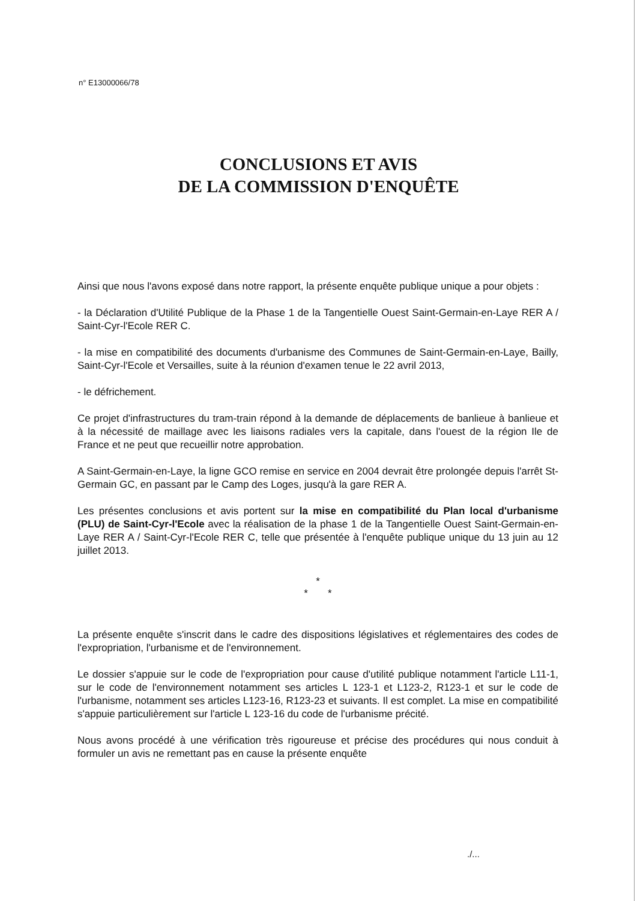n° E13000066/78
CONCLUSIONS ET AVIS
DE LA COMMISSION D'ENQUÊTE
Ainsi que nous l'avons exposé dans notre rapport, la présente enquête publique unique a pour objets :
- la Déclaration d'Utilité Publique de la Phase 1 de la Tangentielle Ouest Saint-Germain-en-Laye RER A / Saint-Cyr-l'Ecole RER C.
- la mise en compatibilité des documents d'urbanisme des Communes de Saint-Germain-en-Laye, Bailly, Saint-Cyr-l'Ecole et Versailles, suite à la réunion d'examen tenue le 22 avril 2013,
- le défrichement.
Ce projet d'infrastructures du tram-train répond à la demande de déplacements de banlieue à banlieue et à la nécessité de maillage avec les liaisons radiales vers la capitale, dans l'ouest de la région Ile de France et ne peut que recueillir notre approbation.
A Saint-Germain-en-Laye, la ligne GCO remise en service en 2004 devrait être prolongée depuis l'arrêt St-Germain GC, en passant par le Camp des Loges, jusqu'à la gare RER A.
Les présentes conclusions et avis portent sur la mise en compatibilité du Plan local d'urbanisme (PLU) de Saint-Cyr-l'Ecole avec la réalisation de la phase 1 de la Tangentielle Ouest Saint-Germain-en-Laye RER A / Saint-Cyr-l'Ecole RER C, telle que présentée à l'enquête publique unique du 13 juin au 12 juillet 2013.
*
* *
La présente enquête s'inscrit dans le cadre des dispositions législatives et réglementaires des codes de l'expropriation, l'urbanisme et de l'environnement.
Le dossier s'appuie sur le code de l'expropriation pour cause d'utilité publique notamment l'article L11-1, sur le code de l'environnement notamment ses articles L 123-1 et L123-2, R123-1 et sur le code de l'urbanisme, notamment ses articles L123-16, R123-23 et suivants. Il est complet. La mise en compatibilité s'appuie particulièrement sur l'article L 123-16 du code de l'urbanisme précité.
Nous avons procédé à une vérification très rigoureuse et précise des procédures qui nous conduit à formuler un avis ne remettant pas en cause la présente enquête
./...